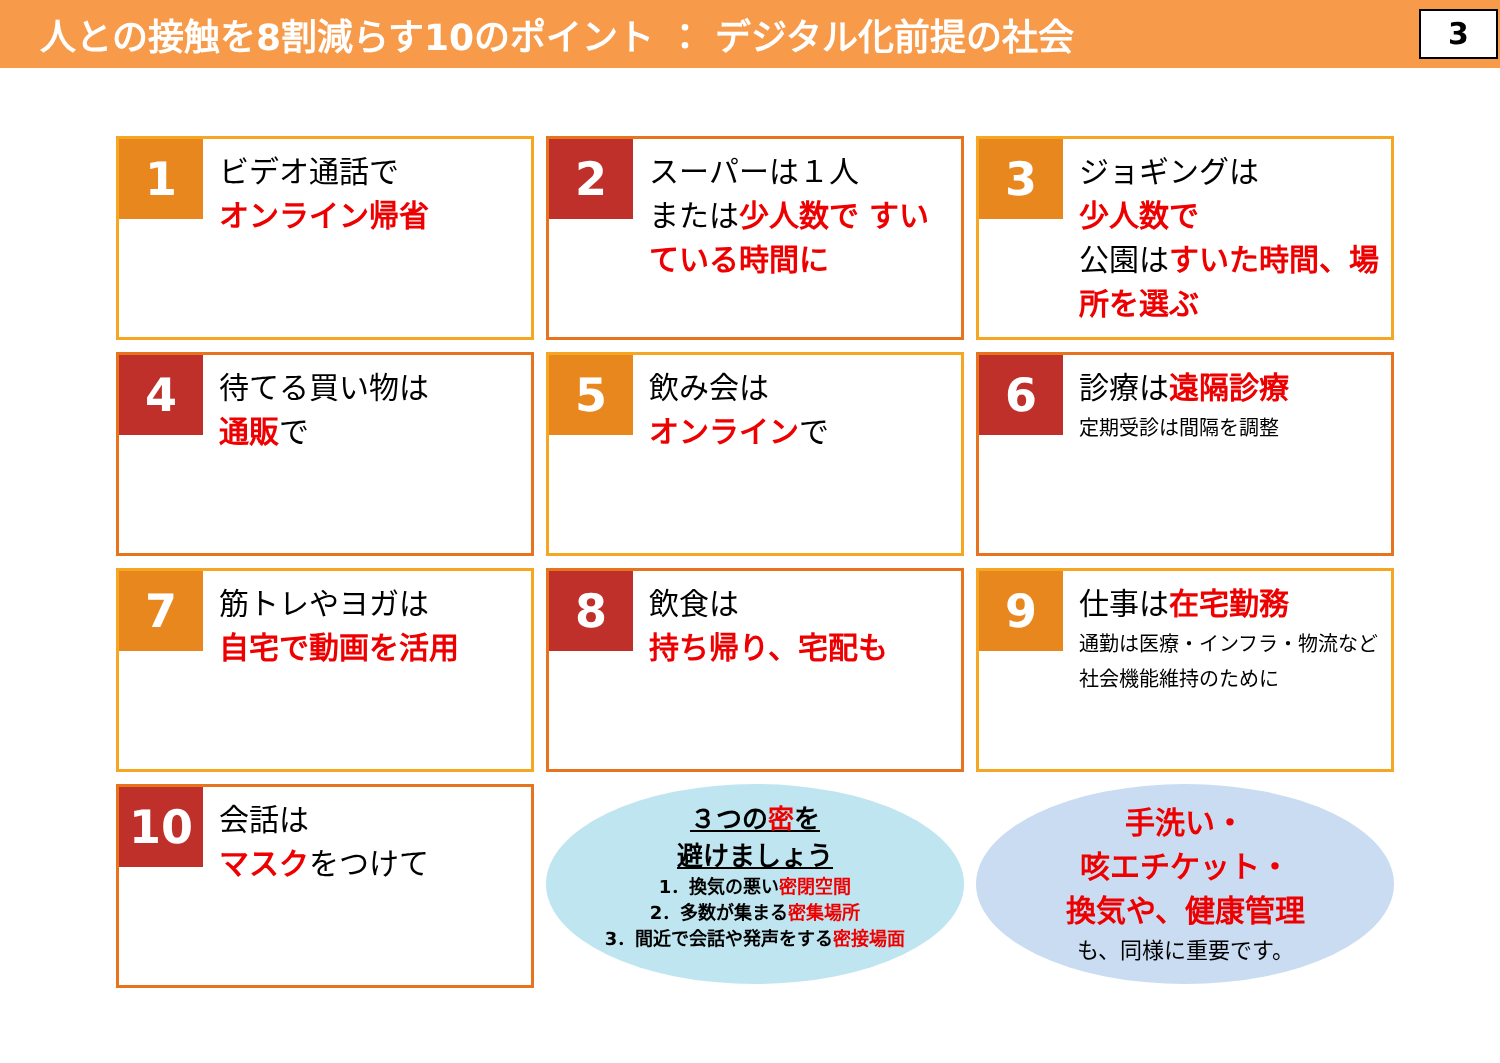人との接触を8割減らす10のポイント ： デジタル化前提の社会
3
1
ビデオ通話で
オンライン帰省
2
スーパーは１人
または少人数で すいている時間に
3
ジョギングは
少人数で
公園はすいた時間、場所を選ぶ
4
待てる買い物は
通販で
5
飲み会は
オンラインで
6
診療は遠隔診療
定期受診は間隔を調整
7
筋トレやヨガは
自宅で動画を活用
8
飲食は
持ち帰り、宅配も
9
仕事は在宅勤務
通勤は医療・インフラ・物流など社会機能維持のために
10
会話は
マスクをつけて
３つの密を
避けましょう
1．換気の悪い密閉空間
2．多数が集まる密集場所
3．間近で会話や発声をする密接場面
手洗い・
咳エチケット・
換気や、健康管理
も、同様に重要です。